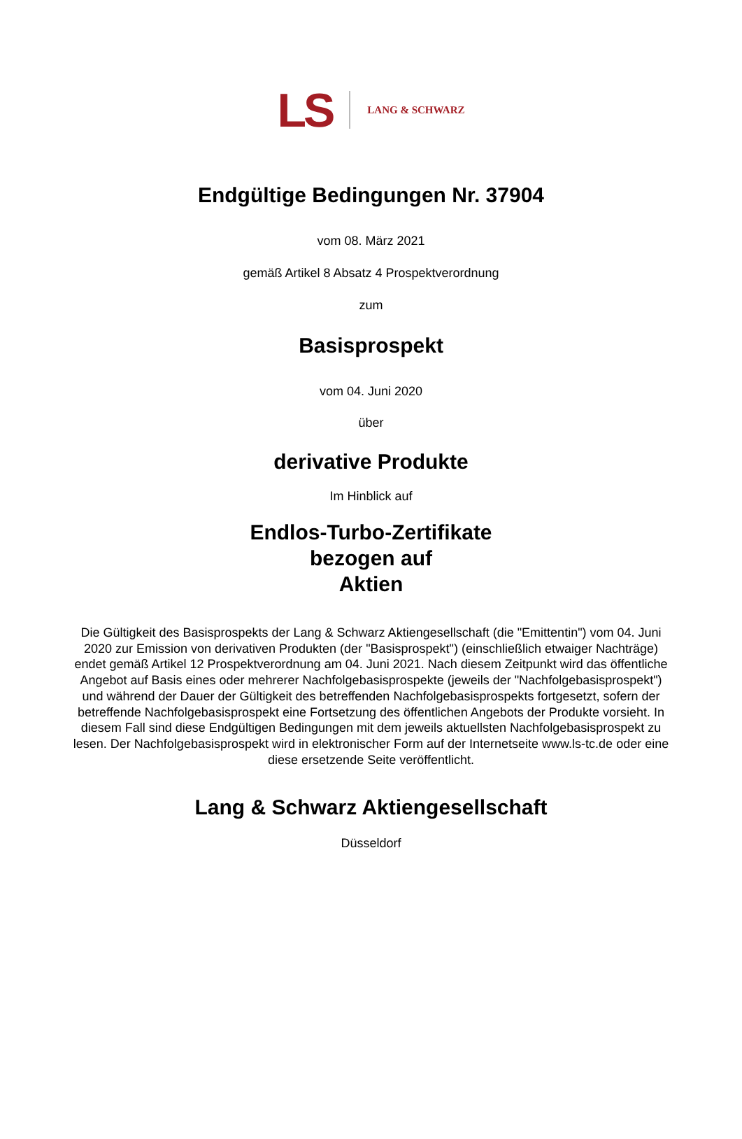LS
LANG & SCHWARZ
Endgültige Bedingungen Nr. 37904
vom 08. März 2021
gemäß Artikel 8 Absatz 4 Prospektverordnung
zum
Basisprospekt
vom 04. Juni 2020
über
derivative Produkte
Im Hinblick auf
Endlos-Turbo-Zertifikate
bezogen auf
Aktien
Die Gültigkeit des Basisprospekts der Lang & Schwarz Aktiengesellschaft (die "Emittentin") vom 04. Juni 2020 zur Emission von derivativen Produkten (der "Basisprospekt") (einschließlich etwaiger Nachträge) endet gemäß Artikel 12 Prospektverordnung am 04. Juni 2021. Nach diesem Zeitpunkt wird das öffentliche Angebot auf Basis eines oder mehrerer Nachfolgebasisprospekte (jeweils der "Nachfolgebasisprospekt") und während der Dauer der Gültigkeit des betreffenden Nachfolgebasisprospekts fortgesetzt, sofern der betreffende Nachfolgebasisprospekt eine Fortsetzung des öffentlichen Angebots der Produkte vorsieht. In diesem Fall sind diese Endgültigen Bedingungen mit dem jeweils aktuellsten Nachfolgebasisprospekt zu lesen. Der Nachfolgebasisprospekt wird in elektronischer Form auf der Internetseite www.ls-tc.de oder eine diese ersetzende Seite veröffentlicht.
Lang & Schwarz Aktiengesellschaft
Düsseldorf